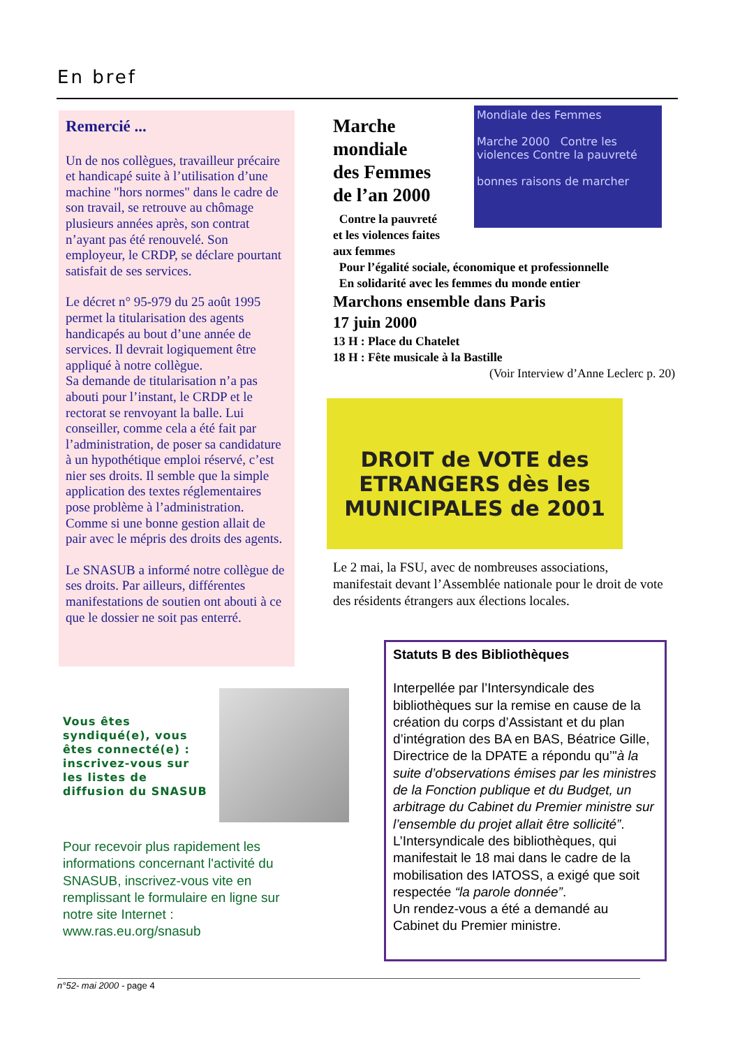En bref
Remercié ...
Un de nos collègues, travailleur précaire et handicapé suite à l’utilisation d’une machine "hors normes" dans le cadre de son travail, se retrouve au chômage plusieurs années après, son contrat n’ayant pas été renouvelé. Son employeur, le CRDP, se déclare pourtant satisfait de ses services.
Le décret n° 95-979 du 25 août 1995 permet la titularisation des agents handicapés au bout d’une année de services. Il devrait logiquement être appliqué à notre collègue.
Sa demande de titularisation n’a pas abouti pour l’instant, le CRDP et le rectorat se renvoyant la balle. Lui conseiller, comme cela a été fait par l’administration, de poser sa candidature à un hypothétique emploi réservé, c’est nier ses droits. Il semble que la simple application des textes réglementaires pose problème à l’administration. Comme si une bonne gestion allait de pair avec le mépris des droits des agents.
Le SNASUB a informé notre collègue de ses droits. Par ailleurs, différentes manifestations de soutien ont abouti à ce que le dossier ne soit pas enterré.
Marche
mondiale
des Femmes
de l’an 2000
Contre la pauvreté
et les violences faites
aux femmes
Pour l’égalité sociale, économique et professionnelle
En solidarité avec les femmes du monde entier
Marchons ensemble dans Paris
17 juin 2000
13 H : Place du Chatelet
18 H : Fête musicale à la Bastille
(Voir Interview d’Anne Leclerc p. 20)
Mondiale des Femmes
Marche 2000 Contre les violences Contre la pauvreté
bonnes raisons de marcher
DROIT de VOTE des ETRANGERS dès les MUNICIPALES de 2001
Le 2 mai, la FSU, avec de nombreuses associations, manifestait devant l’Assemblée nationale pour le droit de vote des résidents étrangers aux élections locales.
Statuts B des Bibliothèques
Interpellée par l’Intersyndicale des bibliothèques sur la remise en cause de la création du corps d’Assistant et du plan d’intégration des BA en BAS, Béatrice Gille, Directrice de la DPATE a répondu qu’"à la suite d’observations émises par les ministres de la Fonction publique et du Budget, un arbitrage du Cabinet du Premier ministre sur l’ensemble du projet allait être sollicité”.
L’Intersyndicale des bibliothèques, qui manifestait le 18 mai dans le cadre de la mobilisation des IATOSS, a exigé que soit respectée “la parole donnée”.
Un rendez-vous a été a demandé au Cabinet du Premier ministre.
Vous êtes syndiqué(e), vous êtes connecté(e) : inscrivez-vous sur les listes de diffusion du SNASUB
Pour recevoir plus rapidement les informations concernant l'activité du SNASUB, inscrivez-vous vite en remplissant le formulaire en ligne sur notre site Internet :
www.ras.eu.org/snasub
n°52- mai 2000 - page 4